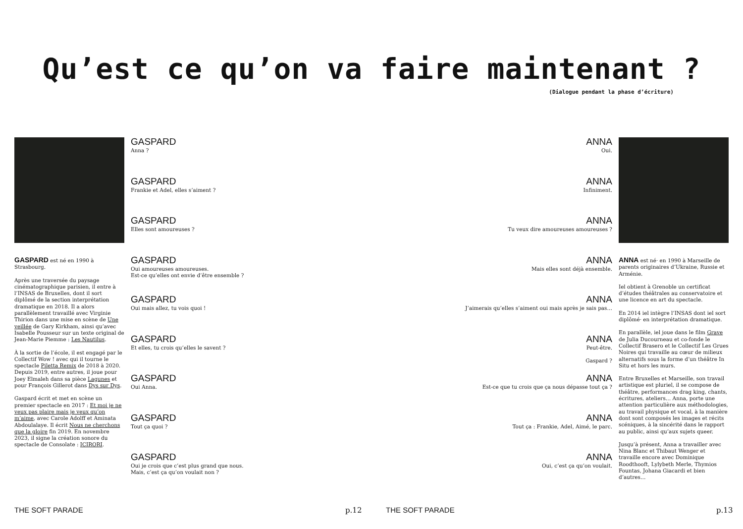Qu’est ce qu’on va faire maintenant ?
(Dialogue pendant la phase d’écriture)
GASPARD est né en 1990 à Strasbourg.
Après une traversée du paysage cinématographique parisien, il entre à l’INSAS de Bruxelles, dont il sort diplômé de la section interprétation dramatique en 2018. Il a alors parallèlement travaillé avec Virginie Thirion dans une mise en scène de Une veillée de Gary Kirkham, ainsi qu’avec Isabelle Pousseur sur un texte original de Jean-Marie Piemme : Les Nautilus.
À la sortie de l’école, il est engagé par le Collectif Wow ! avec qui il tourne le spectacle Piletta Remix de 2018 à 2020. Depuis 2019, entre autres, il joue pour Joey Elmaleh dans sa pièce Lagunes et pour François Gillerot dans Dys sur Dys.
Gaspard écrit et met en scène un premier spectacle en 2017 : Et moi je ne veux pas plaire mais je veux qu’on m’aime, avec Carole Adolff et Aminata Abdoulalaye. Il écrit Nous ne cherchons que la gloire fin 2019. En novembre 2023, il signe la création sonore du spectacle de Consolate : ICIRORI.
GASPARD
Anna ?
GASPARD
Frankie et Adel, elles s’aiment ?
GASPARD
Elles sont amoureuses ?
GASPARD
Oui amoureuses amoureuses.
Est-ce qu’elles ont envie d’être ensemble ?
GASPARD
Oui mais allez, tu vois quoi !
GASPARD
Et elles, tu crois qu’elles le savent ?
GASPARD
Oui Anna.
GASPARD
Tout ça quoi ?
GASPARD
Oui je crois que c’est plus grand que nous.
Mais, c’est ça qu’on voulait non ?
ANNA
Oui.
ANNA
Infiniment.
ANNA
Tu veux dire amoureuses amoureuses ?
ANNA
Mais elles sont déjà ensemble.
ANNA
J’aimerais qu’elles s’aiment oui mais après je sais pas…
ANNA
Peut-être.
Gaspard ?
ANNA
Est-ce que tu crois que ça nous dépasse tout ça ?
ANNA
Tout ça : Frankie, Adel, Aimé, le parc.
ANNA
Oui, c’est ça qu’on voulait.
ANNA est né· en 1990 à Marseille de parents originaires d’Ukraine, Russie et Arménie.
Iel obtient à Grenoble un certificat d’études théâtrales au conservatoire et une licence en art du spectacle.
En 2014 iel intègre l’INSAS dont iel sort diplômé· en interprétation dramatique.
En parallèle, iel joue dans le film Grave de Julia Ducourneau et co-fonde le Collectif Brasero et le Collectif Les Grues Noires qui travaille au cœur de milieux alternatifs sous la forme d’un théâtre In Situ et hors les murs.
Entre Bruxelles et Marseille, son travail artistique est pluriel, il se compose de théâtre, performances drag king, chants, écritures, ateliers… Anna, porte une attention particulière aux méthodologies, au travail physique et vocal, à la manière dont sont composés les images et récits scéniques, à la sincérité dans le rapport au public, ainsi qu’aux sujets queer.
Jusqu’à présent, Anna a travailler avec Nina Blanc et Thibaut Wenger et travaille encore avec Dominique Roodthooft, Lylybeth Merle, Thymios Fountas, Johana Giacardi et bien d’autres…
THE SOFT PARADE p.12 THE SOFT PARADE p.13